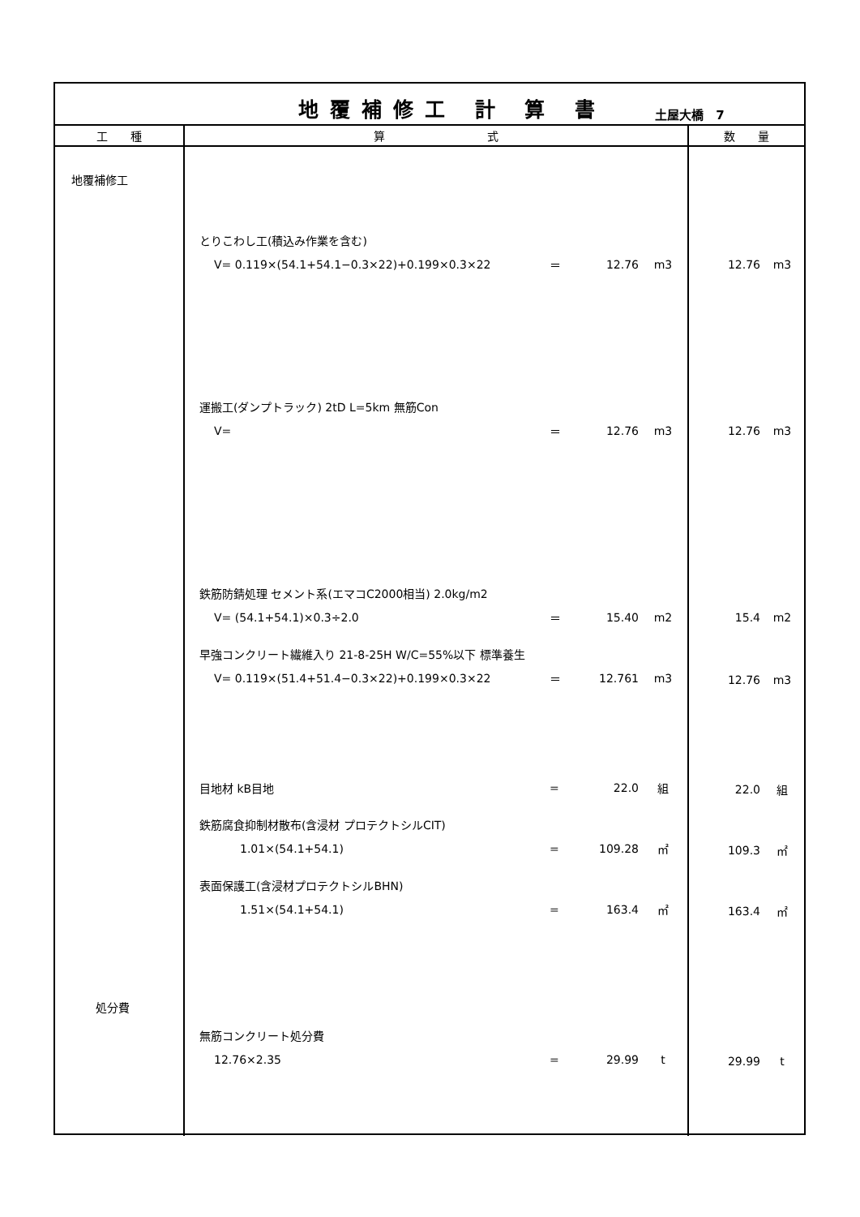地覆補修工 計 算 書
土屋大橋　7
| 工 種 | 算 式 | 数 量 |
| --- | --- | --- |
| 地覆補修工 処分費 | とりこわし工(積込み作業を含む) V= 0.119×(54.1+54.1−0.3×22)+0.199×0.3×22 ＝ 12.76 m3 運搬工(ダンプトラック) 2tD L=5km 無筋Con V= ＝ 12.76 m3 鉄筋防錆処理 セメント系(エマコC2000相当) 2.0kg/m2 V= (54.1+54.1)×0.3÷2.0 ＝ 15.40 m2 早強コンクリート繊維入り 21-8-25H W/C=55%以下 標準養生 V= 0.119×(51.4+51.4−0.3×22)+0.199×0.3×22 ＝ 12.761 m3 目地材 kB目地 = 22.0 組 鉄筋腐食抑制材散布(含浸材 プロテクトシルCIT) 1.01×(54.1+54.1) = 109.28 ㎡ 表面保護工(含浸材プロテクトシルBHN) 1.51×(54.1+54.1) = 163.4 ㎡ 無筋コンクリート処分費 12.76×2.35 = 29.99 t | 12.76 m3 12.76 m3 15.4 m2 12.76 m3 22.0 組 109.3 ㎡ 163.4 ㎡ 29.99 t |